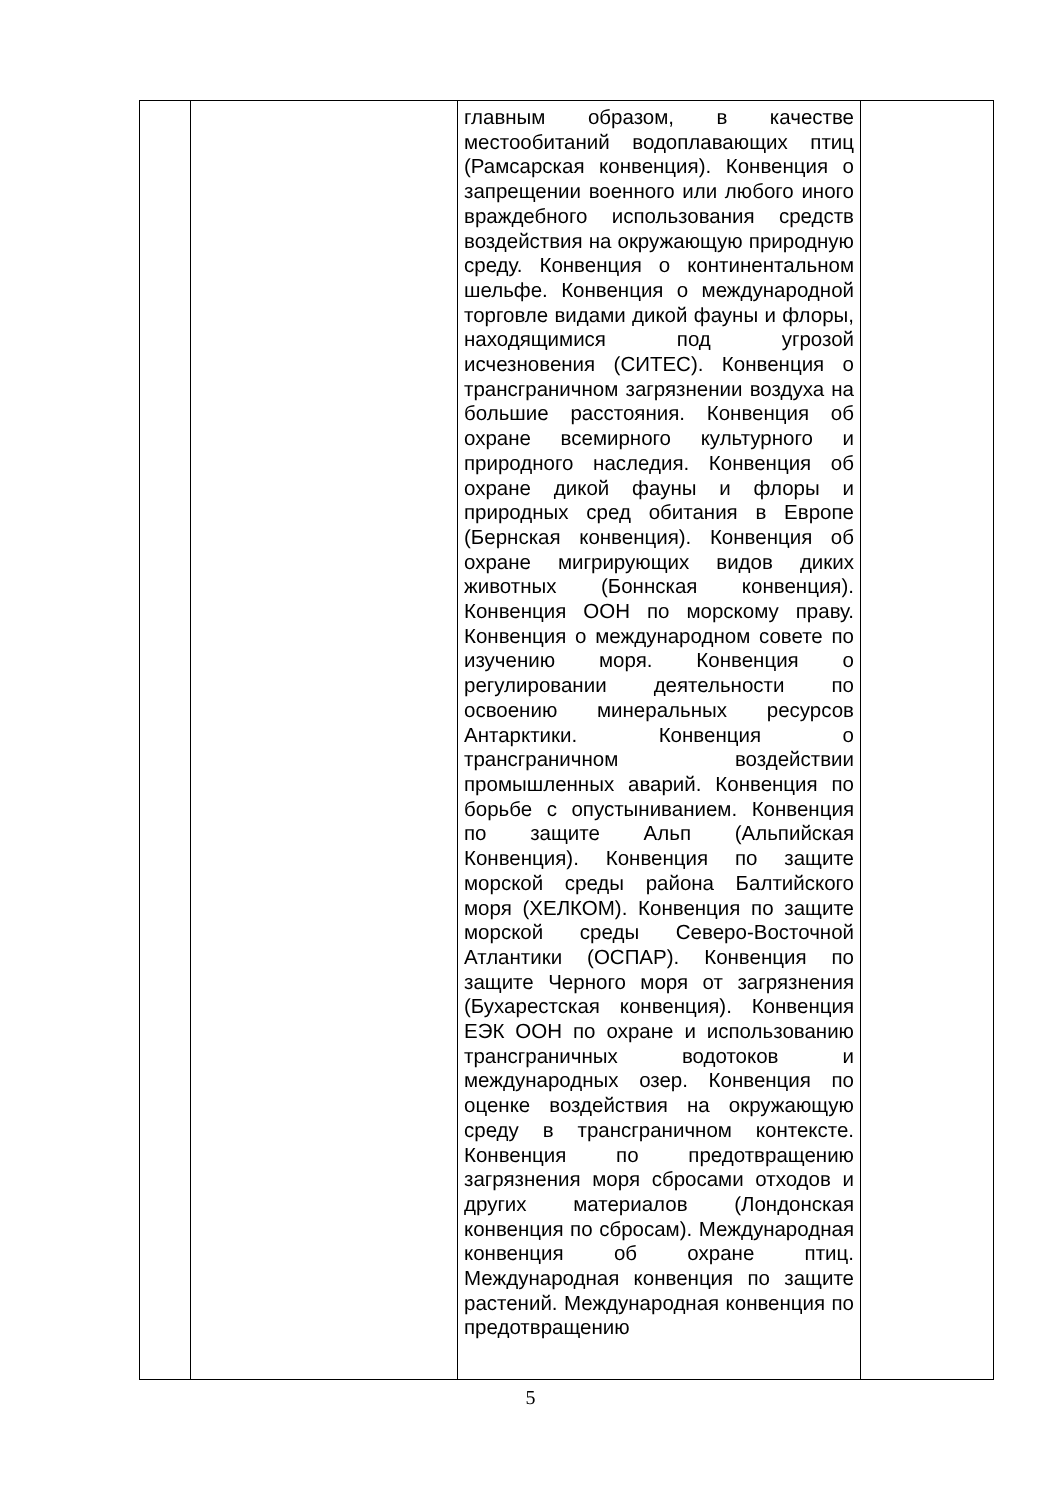| | | главным образом, в качестве местообитаний водоплавающих птиц (Рамсарская конвенция). Конвенция о запрещении военного или любого иного враждебного использования средств воздействия на окружающую природную среду. Конвенция о континентальном шельфе. Конвенция о международной торговле видами дикой фауны и флоры, находящимися под угрозой исчезновения (СИТЕС). Конвенция о трансграничном загрязнении воздуха на большие расстояния. Конвенция об охране всемирного культурного и природного наследия. Конвенция об охране дикой фауны и флоры и природных сред обитания в Европе (Бернская конвенция). Конвенция об охране мигрирующих видов диких животных (Боннская конвенция). Конвенция ООН по морскому праву. Конвенция о международном совете по изучению моря. Конвенция о регулировании деятельности по освоению минеральных ресурсов Антарктики. Конвенция о трансграничном воздействии промышленных аварий. Конвенция по борьбе с опустыниванием. Конвенция по защите Альп (Альпийская Конвенция). Конвенция по защите морской среды района Балтийского моря (ХЕЛКОМ). Конвенция по защите морской среды Северо-Восточной Атлантики (ОСПАР). Конвенция по защите Черного моря от загрязнения (Бухарестская конвенция). Конвенция ЕЭК ООН по охране и использованию трансграничных водотоков и международных озер. Конвенция по оценке воздействия на окружающую среду в трансграничном контексте. Конвенция по предотвращению загрязнения моря сбросами отходов и других материалов (Лондонская конвенция по сбросам). Международная конвенция об охране птиц. Международная конвенция по защите растений. Международная конвенция по предотвращению | |
5